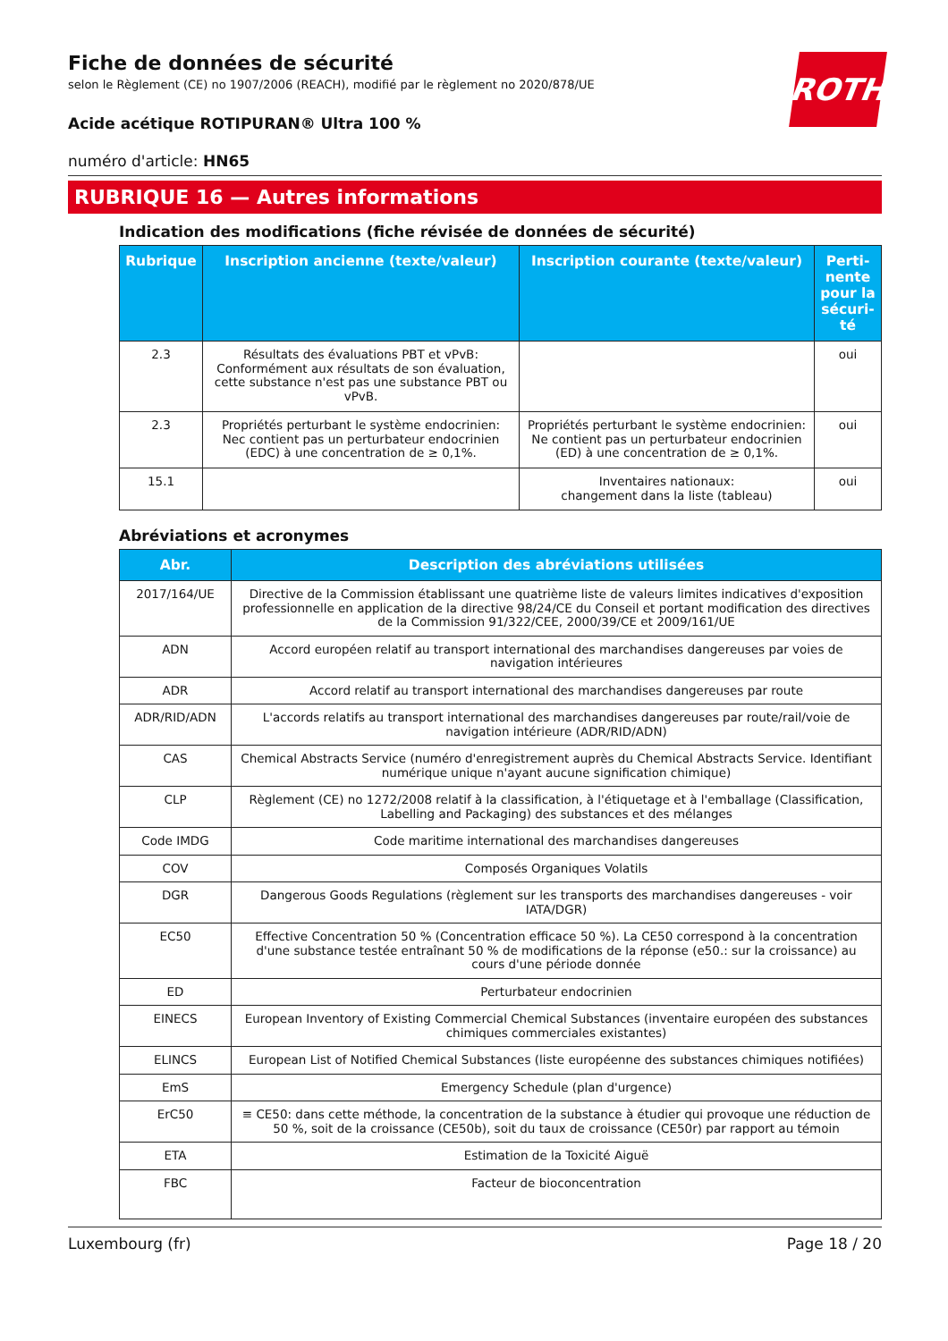ROTH
Fiche de données de sécurité
selon le Règlement (CE) no 1907/2006 (REACH), modifié par le règlement no 2020/878/UE
Acide acétique ROTIPURAN® Ultra 100 %
numéro d'article: HN65
RUBRIQUE 16 — Autres informations
Indication des modifications (fiche révisée de données de sécurité)
| Rubrique | Inscription ancienne (texte/valeur) | Inscription courante (texte/valeur) | Perti-nente pour la sécuri-té |
| --- | --- | --- | --- |
| 2.3 | Résultats des évaluations PBT et vPvB: Conformément aux résultats de son évaluation, cette substance n'est pas une substance PBT ou vPvB. | | oui |
| 2.3 | Propriétés perturbant le système endocrinien: Nec contient pas un perturbateur endocrinien (EDC) à une concentration de ≥ 0,1%. | Propriétés perturbant le système endocrinien: Ne contient pas un perturbateur endocrinien (ED) à une concentration de ≥ 0,1%. | oui |
| 15.1 | | Inventaires nationaux: changement dans la liste (tableau) | oui |
Abréviations et acronymes
| Abr. | Description des abréviations utilisées |
| --- | --- |
| 2017/164/UE | Directive de la Commission établissant une quatrième liste de valeurs limites indicatives d'exposition professionnelle en application de la directive 98/24/CE du Conseil et portant modification des directives de la Commission 91/322/CEE, 2000/39/CE et 2009/161/UE |
| ADN | Accord européen relatif au transport international des marchandises dangereuses par voies de navigation intérieures |
| ADR | Accord relatif au transport international des marchandises dangereuses par route |
| ADR/RID/ADN | L'accords relatifs au transport international des marchandises dangereuses par route/rail/voie de navigation intérieure (ADR/RID/ADN) |
| CAS | Chemical Abstracts Service (numéro d'enregistrement auprès du Chemical Abstracts Service. Identifiant numérique unique n'ayant aucune signification chimique) |
| CLP | Règlement (CE) no 1272/2008 relatif à la classification, à l'étiquetage et à l'emballage (Classification, Labelling and Packaging) des substances et des mélanges |
| Code IMDG | Code maritime international des marchandises dangereuses |
| COV | Composés Organiques Volatils |
| DGR | Dangerous Goods Regulations (règlement sur les transports des marchandises dangereuses - voir IATA/DGR) |
| EC50 | Effective Concentration 50 % (Concentration efficace 50 %). La CE50 correspond à la concentration d'une substance testée entraînant 50 % de modifications de la réponse (e50.: sur la croissance) au cours d'une période donnée |
| ED | Perturbateur endocrinien |
| EINECS | European Inventory of Existing Commercial Chemical Substances (inventaire européen des substances chimiques commerciales existantes) |
| ELINCS | European List of Notified Chemical Substances (liste européenne des substances chimiques notifiées) |
| EmS | Emergency Schedule (plan d'urgence) |
| ErC50 | ≡ CE50: dans cette méthode, la concentration de la substance à étudier qui provoque une réduction de 50 %, soit de la croissance (CE50b), soit du taux de croissance (CE50r) par rapport au témoin |
| ETA | Estimation de la Toxicité Aiguë |
| FBC | Facteur de bioconcentration |
Luxembourg (fr) Page 18 / 20